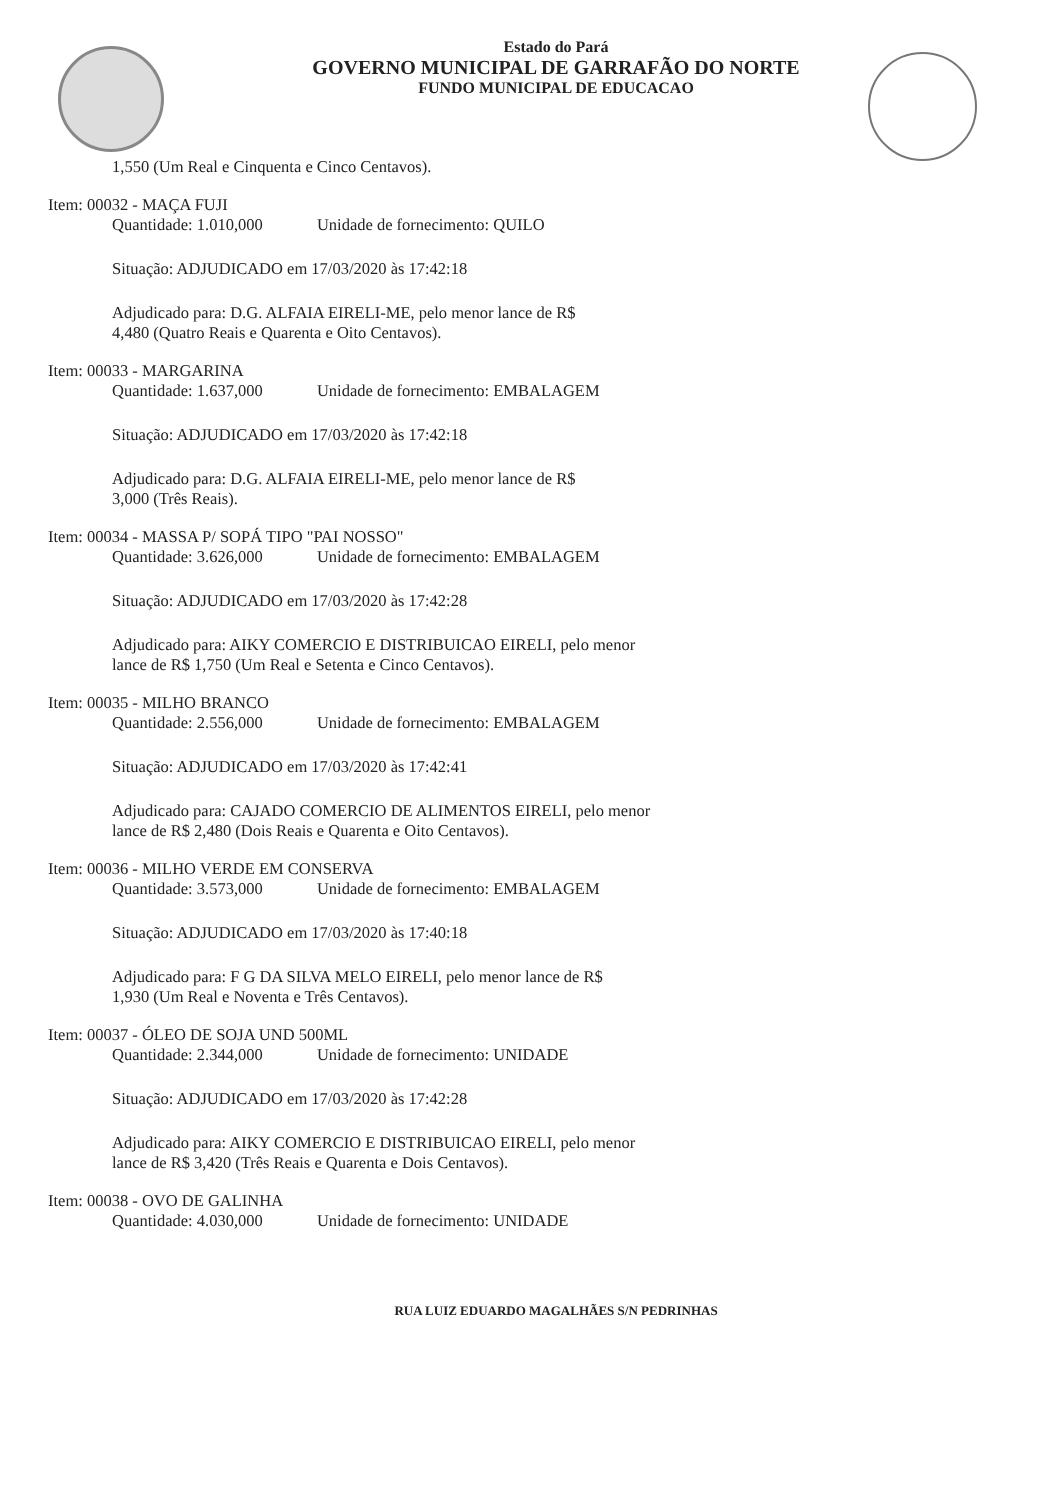Estado do Pará
GOVERNO MUNICIPAL DE GARRAFÃO DO NORTE
FUNDO MUNICIPAL DE EDUCACAO
1,550 (Um Real e Cinquenta e Cinco Centavos).
Item: 00032 - MAÇA FUJI
Quantidade: 1.010,000 Unidade de fornecimento: QUILO
Situação: ADJUDICADO em 17/03/2020 às 17:42:18
Adjudicado para: D.G. ALFAIA EIRELI-ME, pelo menor lance de R$
4,480 (Quatro Reais e Quarenta e Oito Centavos).
Item: 00033 - MARGARINA
Quantidade: 1.637,000 Unidade de fornecimento: EMBALAGEM
Situação: ADJUDICADO em 17/03/2020 às 17:42:18
Adjudicado para: D.G. ALFAIA EIRELI-ME, pelo menor lance de R$
3,000 (Três Reais).
Item: 00034 - MASSA P/ SOPÁ TIPO "PAI NOSSO"
Quantidade: 3.626,000 Unidade de fornecimento: EMBALAGEM
Situação: ADJUDICADO em 17/03/2020 às 17:42:28
Adjudicado para: AIKY COMERCIO E DISTRIBUICAO EIRELI, pelo menor
lance de R$ 1,750 (Um Real e Setenta e Cinco Centavos).
Item: 00035 - MILHO BRANCO
Quantidade: 2.556,000 Unidade de fornecimento: EMBALAGEM
Situação: ADJUDICADO em 17/03/2020 às 17:42:41
Adjudicado para: CAJADO COMERCIO DE ALIMENTOS EIRELI, pelo menor
lance de R$ 2,480 (Dois Reais e Quarenta e Oito Centavos).
Item: 00036 - MILHO VERDE EM CONSERVA
Quantidade: 3.573,000 Unidade de fornecimento: EMBALAGEM
Situação: ADJUDICADO em 17/03/2020 às 17:40:18
Adjudicado para: F G DA SILVA MELO EIRELI, pelo menor lance de R$
1,930 (Um Real e Noventa e Três Centavos).
Item: 00037 - ÓLEO DE SOJA UND 500ML
Quantidade: 2.344,000 Unidade de fornecimento: UNIDADE
Situação: ADJUDICADO em 17/03/2020 às 17:42:28
Adjudicado para: AIKY COMERCIO E DISTRIBUICAO EIRELI, pelo menor
lance de R$ 3,420 (Três Reais e Quarenta e Dois Centavos).
Item: 00038 - OVO DE GALINHA
Quantidade: 4.030,000 Unidade de fornecimento: UNIDADE
RUA LUIZ EDUARDO MAGALHÃES S/N PEDRINHAS